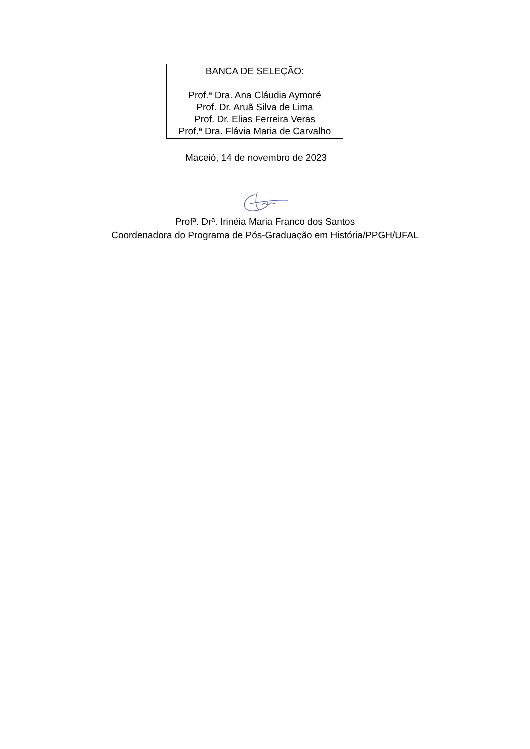BANCA DE SELEÇÃO:
Prof.ª Dra. Ana Cláudia Aymoré
Prof. Dr. Aruã Silva de Lima
Prof. Dr. Elias Ferreira Veras
Prof.ª Dra. Flávia Maria de Carvalho
Maceió, 14 de novembro de 2023
Profª. Drª. Irinéia Maria Franco dos Santos
Coordenadora do Programa de Pós-Graduação em História/PPGH/UFAL